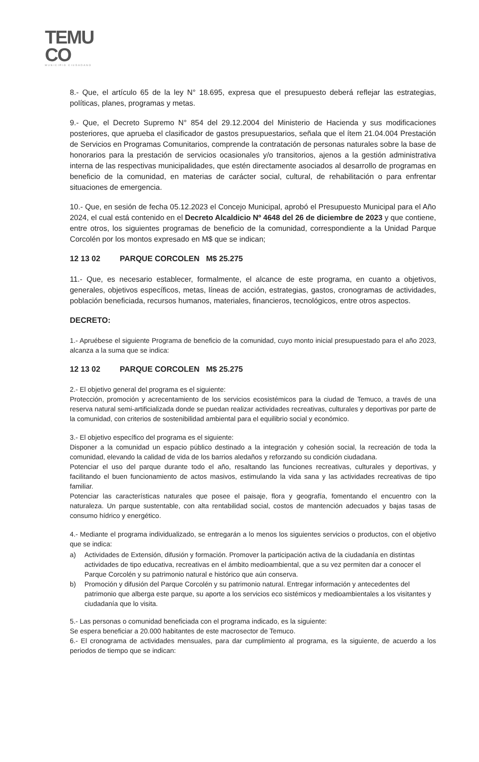TEMU
CO
MUNICIPIO CIUDADANO
8.- Que, el artículo 65 de la ley N° 18.695, expresa que el presupuesto deberá reflejar las estrategias, políticas, planes, programas y metas.
9.- Que, el Decreto Supremo N° 854 del 29.12.2004 del Ministerio de Hacienda y sus modificaciones posteriores, que aprueba el clasificador de gastos presupuestarios, señala que el ítem 21.04.004 Prestación de Servicios en Programas Comunitarios, comprende la contratación de personas naturales sobre la base de honorarios para la prestación de servicios ocasionales y/o transitorios, ajenos a la gestión administrativa interna de las respectivas municipalidades, que estén directamente asociados al desarrollo de programas en beneficio de la comunidad, en materias de carácter social, cultural, de rehabilitación o para enfrentar situaciones de emergencia.
10.- Que, en sesión de fecha 05.12.2023 el Concejo Municipal, aprobó el Presupuesto Municipal para el Año 2024, el cual está contenido en el Decreto Alcaldicio Nº 4648 del 26 de diciembre de 2023 y que contiene, entre otros, los siguientes programas de beneficio de la comunidad, correspondiente a la Unidad Parque Corcolén por los montos expresado en M$ que se indican;
12 13 02 PARQUE CORCOLEN M$ 25.275
11.- Que, es necesario establecer, formalmente, el alcance de este programa, en cuanto a objetivos, generales, objetivos específicos, metas, líneas de acción, estrategias, gastos, cronogramas de actividades, población beneficiada, recursos humanos, materiales, financieros, tecnológicos, entre otros aspectos.
DECRETO:
1.- Apruébese el siguiente Programa de beneficio de la comunidad, cuyo monto inicial presupuestado para el año 2023, alcanza a la suma que se indica:
12 13 02 PARQUE CORCOLEN M$ 25.275
2.- El objetivo general del programa es el siguiente:
Protección, promoción y acrecentamiento de los servicios ecosistémicos para la ciudad de Temuco, a través de una reserva natural semi-artificializada donde se puedan realizar actividades recreativas, culturales y deportivas por parte de la comunidad, con criterios de sostenibilidad ambiental para el equilibrio social y económico.
3.- El objetivo específico del programa es el siguiente:
Disponer a la comunidad un espacio público destinado a la integración y cohesión social, la recreación de toda la comunidad, elevando la calidad de vida de los barrios aledaños y reforzando su condición ciudadana.
Potenciar el uso del parque durante todo el año, resaltando las funciones recreativas, culturales y deportivas, y facilitando el buen funcionamiento de actos masivos, estimulando la vida sana y las actividades recreativas de tipo familiar.
Potenciar las características naturales que posee el paisaje, flora y geografía, fomentando el encuentro con la naturaleza. Un parque sustentable, con alta rentabilidad social, costos de mantención adecuados y bajas tasas de consumo hídrico y energético.
4.- Mediante el programa individualizado, se entregarán a lo menos los siguientes servicios o productos, con el objetivo que se indica:
a) Actividades de Extensión, difusión y formación. Promover la participación activa de la ciudadanía en distintas actividades de tipo educativa, recreativas en el ámbito medioambiental, que a su vez permiten dar a conocer el Parque Corcolén y su patrimonio natural e histórico que aún conserva.
b) Promoción y difusión del Parque Corcolén y su patrimonio natural. Entregar información y antecedentes del patrimonio que alberga este parque, su aporte a los servicios eco sistémicos y medioambientales a los visitantes y ciudadanía que lo visita.
5.- Las personas o comunidad beneficiada con el programa indicado, es la siguiente:
Se espera beneficiar a 20.000 habitantes de este macrosector de Temuco.
6.- El cronograma de actividades mensuales, para dar cumplimiento al programa, es la siguiente, de acuerdo a los periodos de tiempo que se indican: